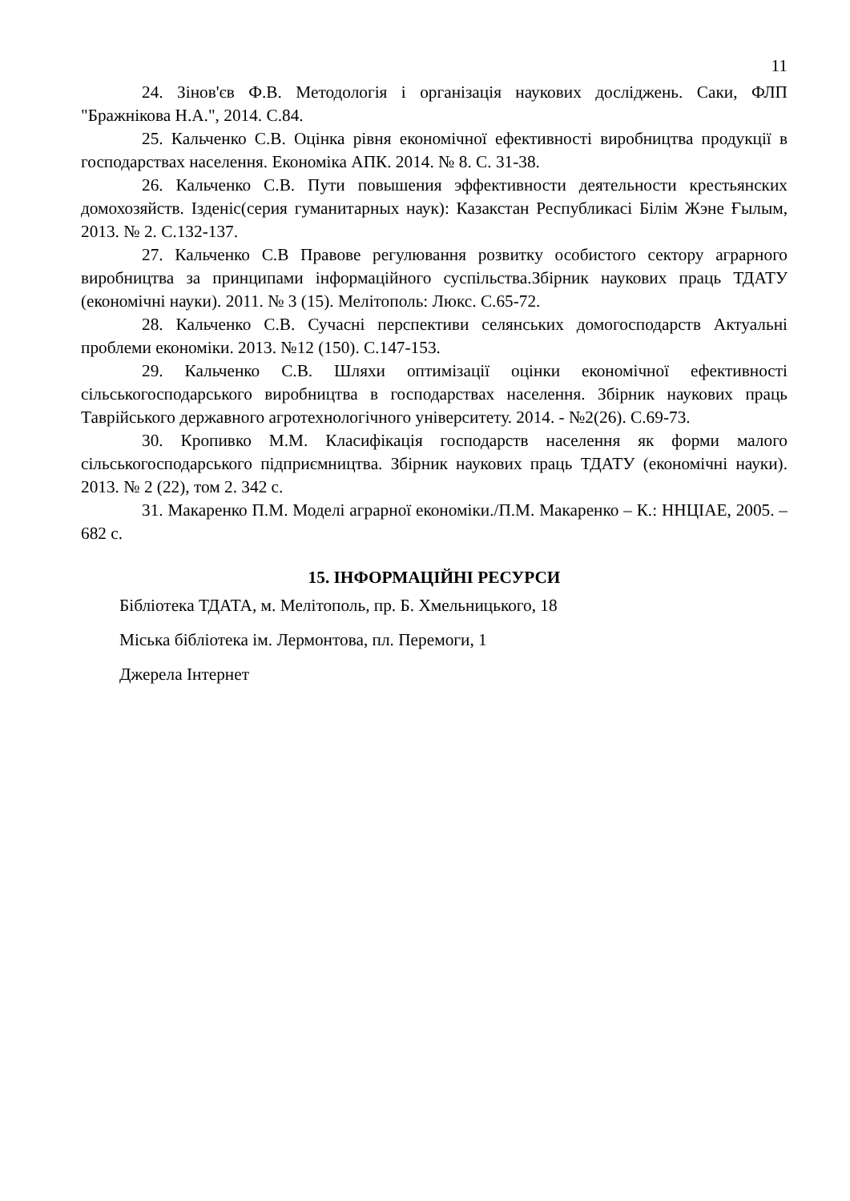11
24. Зінов'єв Ф.В. Методологія і організація наукових досліджень. Саки, ФЛП "Бражнікова Н.А.", 2014. С.84.
25. Кальченко С.В. Оцінка рівня економічної ефективності виробництва продукції в господарствах населення. Економіка АПК. 2014. № 8. С. 31-38.
26. Кальченко С.В. Пути повышения эффективности деятельности крестьянских домохозяйств. Ізденіс(серия гуманитарных наук): Казакстан Республикасі Білім Жэне Ғылым, 2013. № 2. С.132-137.
27. Кальченко С.В Правове регулювання розвитку особистого сектору аграрного виробництва за принципами інформаційного суспільства.Збірник наукових праць ТДАТУ (економічні науки). 2011. № 3 (15). Мелітополь: Люкс. С.65-72.
28. Кальченко С.В. Сучасні перспективи селянських домогосподарств Актуальні проблеми економіки. 2013. №12 (150). С.147-153.
29. Кальченко С.В. Шляхи оптимізації оцінки економічної ефективності сільськогосподарського виробництва в господарствах населення. Збірник наукових праць Таврійського державного агротехнологічного університету. 2014. - №2(26). С.69-73.
30. Кропивко М.М. Класифікація господарств населення як форми малого сільськогосподарського підприємництва. Збірник наукових праць ТДАТУ (економічні науки). 2013. № 2 (22), том 2. 342 с.
31. Макаренко П.М. Моделі аграрної економіки./П.М. Макаренко – К.: ННЦІАЕ, 2005. – 682 с.
15. ІНФОРМАЦІЙНІ РЕСУРСИ
Бібліотека ТДАТА, м. Мелітополь, пр. Б. Хмельницького, 18
Міська бібліотека ім. Лермонтова, пл. Перемоги, 1
Джерела Інтернет